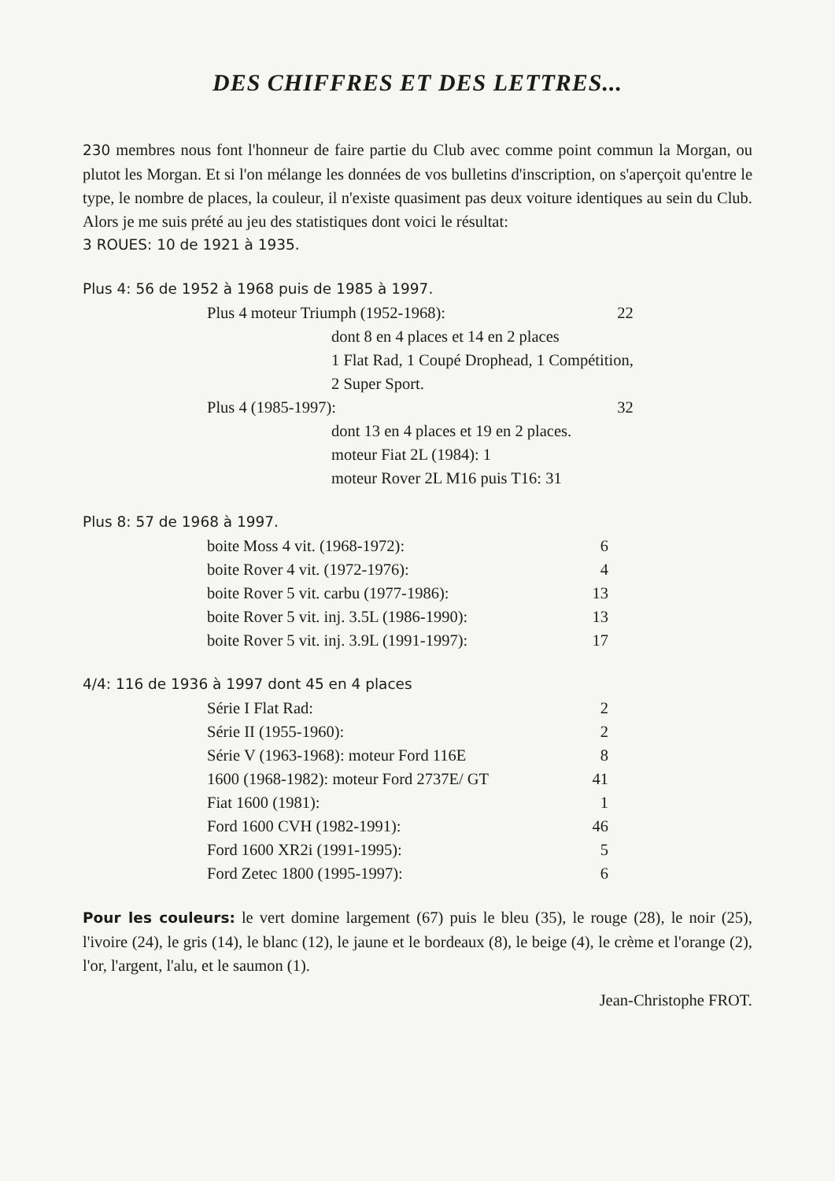DES CHIFFRES ET DES LETTRES...
230 membres nous font l'honneur de faire partie du Club avec comme point commun la Morgan, ou plutot les Morgan. Et si l'on mélange les données de vos bulletins d'inscription, on s'aperçoit qu'entre le type, le nombre de places, la couleur, il n'existe quasiment pas deux voiture identiques au sein du Club. Alors je me suis prété au jeu des statistiques dont voici le résultat:
3 ROUES: 10 de 1921 à 1935.
Plus 4: 56 de 1952 à 1968 puis de 1985 à 1997.
| Plus 4 moteur Triumph (1952-1968): | | 22 |
| | dont 8 en 4 places et 14 en 2 places | |
| | 1 Flat Rad, 1 Coupé Drophead, 1 Compétition, | |
| | 2 Super Sport. | |
| Plus 4 (1985-1997): | | 32 |
| | dont 13 en 4 places et 19 en 2 places. | |
| | moteur Fiat 2L (1984): 1 | |
| | moteur Rover 2L M16 puis T16: 31 | |
Plus 8: 57 de 1968 à 1997.
| boite Moss 4 vit. (1968-1972): | 6 |
| boite Rover 4 vit. (1972-1976): | 4 |
| boite Rover 5 vit. carbu (1977-1986): | 13 |
| boite Rover 5 vit. inj. 3.5L (1986-1990): | 13 |
| boite Rover 5 vit. inj. 3.9L (1991-1997): | 17 |
4/4: 116 de 1936 à 1997 dont 45 en 4 places
| Série I Flat Rad: | 2 |
| Série II (1955-1960): | 2 |
| Série V (1963-1968): moteur Ford 116E | 8 |
| 1600 (1968-1982): moteur Ford 2737E/ GT | 41 |
| Fiat 1600 (1981): | 1 |
| Ford 1600 CVH (1982-1991): | 46 |
| Ford 1600 XR2i (1991-1995): | 5 |
| Ford Zetec 1800 (1995-1997): | 6 |
Pour les couleurs: le vert domine largement (67) puis le bleu (35), le rouge (28), le noir (25), l'ivoire (24), le gris (14), le blanc (12), le jaune et le bordeaux (8), le beige (4), le crème et l'orange (2), l'or, l'argent, l'alu, et le saumon (1).
Jean-Christophe FROT.